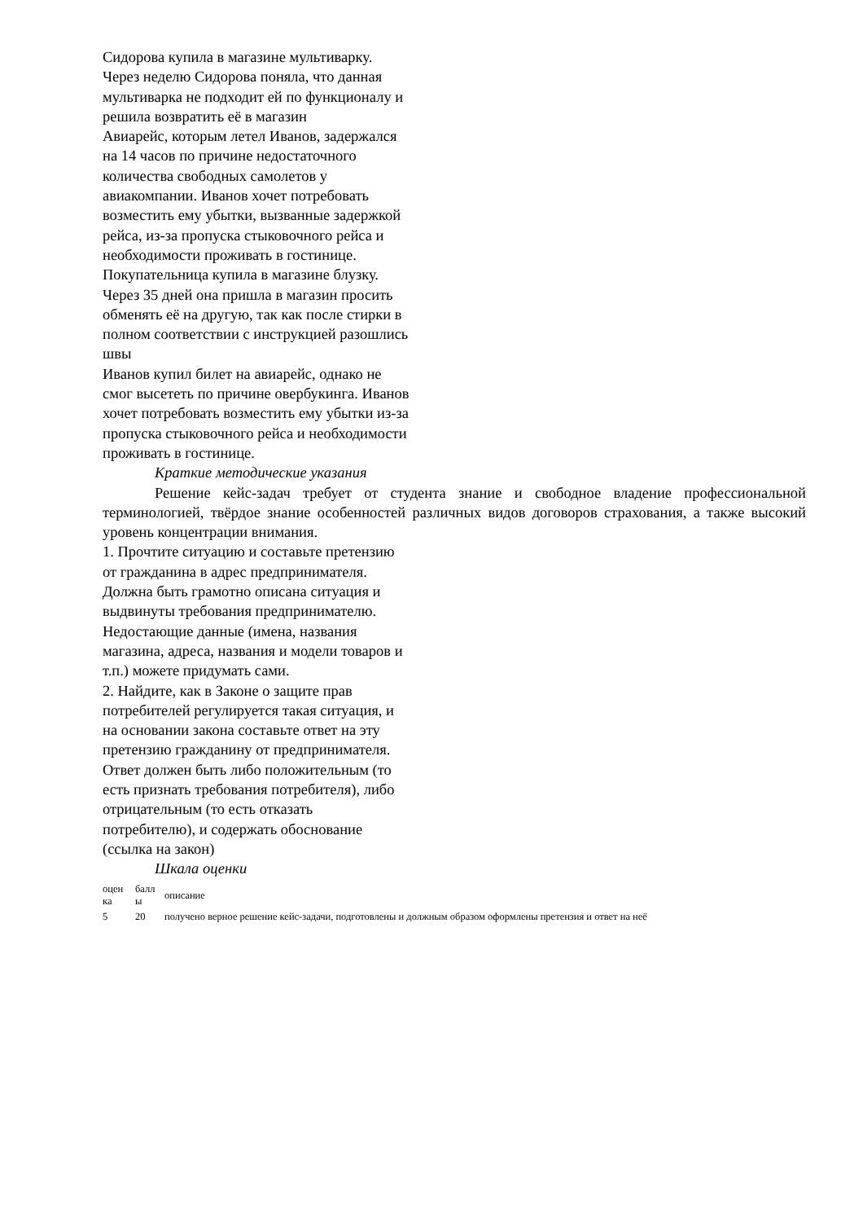Сидорова купила в магазине мультиварку. Через неделю Сидорова поняла, что данная мультиварка не подходит ей по функционалу и решила возвратить её в магазин
Авиарейс, которым летел Иванов, задержался на 14 часов по причине недостаточного количества свободных самолетов у авиакомпании. Иванов хочет потребовать возместить ему убытки, вызванные задержкой рейса, из-за пропуска стыковочного рейса и необходимости проживать в гостинице.
Покупательница купила в магазине блузку. Через 35 дней она пришла в магазин просить обменять её на другую, так как после стирки в полном соответствии с инструкцией разошлись швы
Иванов купил билет на авиарейс, однако не смог высететь по причине овербукинга. Иванов хочет потребовать возместить ему убытки из-за пропуска стыковочного рейса и необходимости проживать в гостинице.
Краткие методические указания
Решение кейс-задач требует от студента знание и свободное владение профессиональной терминологией, твёрдое знание особенностей различных видов договоров страхования, а также высокий уровень концентрации внимания.
1. Прочтите ситуацию и составьте претензию от гражданина в адрес предпринимателя. Должна быть грамотно описана ситуация и выдвинуты требования предпринимателю. Недостающие данные (имена, названия магазина, адреса, названия и модели товаров и т.п.) можете придумать сами.
2. Найдите, как в Законе о защите прав потребителей регулируется такая ситуация, и на основании закона составьте ответ на эту претензию гражданину от предпринимателя. Ответ должен быть либо положительным (то есть признать требования потребителя), либо отрицательным (то есть отказать потребителю), и содержать обоснование (ссылка на закон)
Шкала оценки
| оцен ка | балл ы | описание |
| --- | --- | --- |
| 5 | 20 | получено верное решение кейс-задачи, подготовлены и должным образом оформлены претензия и ответ на неё |